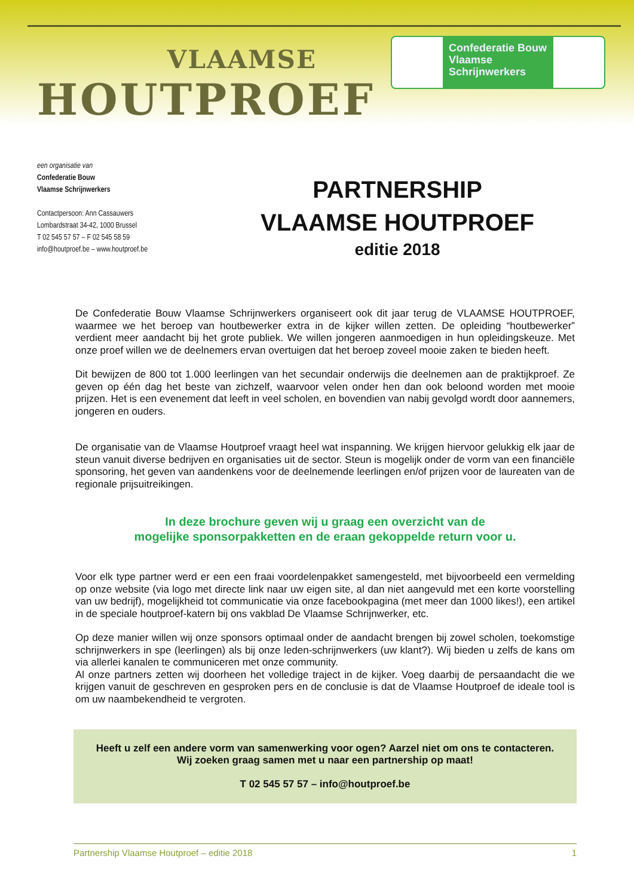VLAAMSE
HOUTPROEF
Confederatie Bouw
Vlaamse
Schrijnwerkers
een organisatie van
Confederatie Bouw
Vlaamse Schrijnwerkers
Contactpersoon: Ann Cassauwers
Lombardstraat 34-42, 1000 Brussel
T 02 545 57 57 – F 02 545 58 59
info@houtproef.be – www.houtproef.be
PARTNERSHIP
VLAAMSE HOUTPROEF
editie 2018
De Confederatie Bouw Vlaamse Schrijnwerkers organiseert ook dit jaar terug de VLAAMSE HOUTPROEF, waarmee we het beroep van houtbewerker extra in de kijker willen zetten. De opleiding “houtbewerker” verdient meer aandacht bij het grote publiek. We willen jongeren aanmoedigen in hun opleidingskeuze. Met onze proef willen we de deelnemers ervan overtuigen dat het beroep zoveel mooie zaken te bieden heeft.
Dit bewijzen de 800 tot 1.000 leerlingen van het secundair onderwijs die deelnemen aan de praktijkproef. Ze geven op één dag het beste van zichzelf, waarvoor velen onder hen dan ook beloond worden met mooie prijzen. Het is een evenement dat leeft in veel scholen, en bovendien van nabij gevolgd wordt door aannemers, jongeren en ouders.
De organisatie van de Vlaamse Houtproef vraagt heel wat inspanning. We krijgen hiervoor gelukkig elk jaar de steun vanuit diverse bedrijven en organisaties uit de sector. Steun is mogelijk onder de vorm van een financiële sponsoring, het geven van aandenkens voor de deelnemende leerlingen en/of prijzen voor de laureaten van de regionale prijsuitreikingen.
In deze brochure geven wij u graag een overzicht van de
mogelijke sponsorpakketten en de eraan gekoppelde return voor u.
Voor elk type partner werd er een een fraai voordelenpakket samengesteld, met bijvoorbeeld een vermelding op onze website (via logo met directe link naar uw eigen site, al dan niet aangevuld met een korte voorstelling van uw bedrijf), mogelijkheid tot communicatie via onze facebookpagina (met meer dan 1000 likes!), een artikel in de speciale houtproef-katern bij ons vakblad De Vlaamse Schrijnwerker, etc.
Op deze manier willen wij onze sponsors optimaal onder de aandacht brengen bij zowel scholen, toekomstige schrijnwerkers in spe (leerlingen) als bij onze leden-schrijnwerkers (uw klant?). Wij bieden u zelfs de kans om via allerlei kanalen te communiceren met onze community.
Al onze partners zetten wij doorheen het volledige traject in de kijker. Voeg daarbij de persaandacht die we krijgen vanuit de geschreven en gesproken pers en de conclusie is dat de Vlaamse Houtproef de ideale tool is om uw naambekendheid te vergroten.
Heeft u zelf een andere vorm van samenwerking voor ogen? Aarzel niet om ons te contacteren.
Wij zoeken graag samen met u naar een partnership op maat!
T 02 545 57 57 – info@houtproef.be
Partnership Vlaamse Houtproef – editie 2018 1